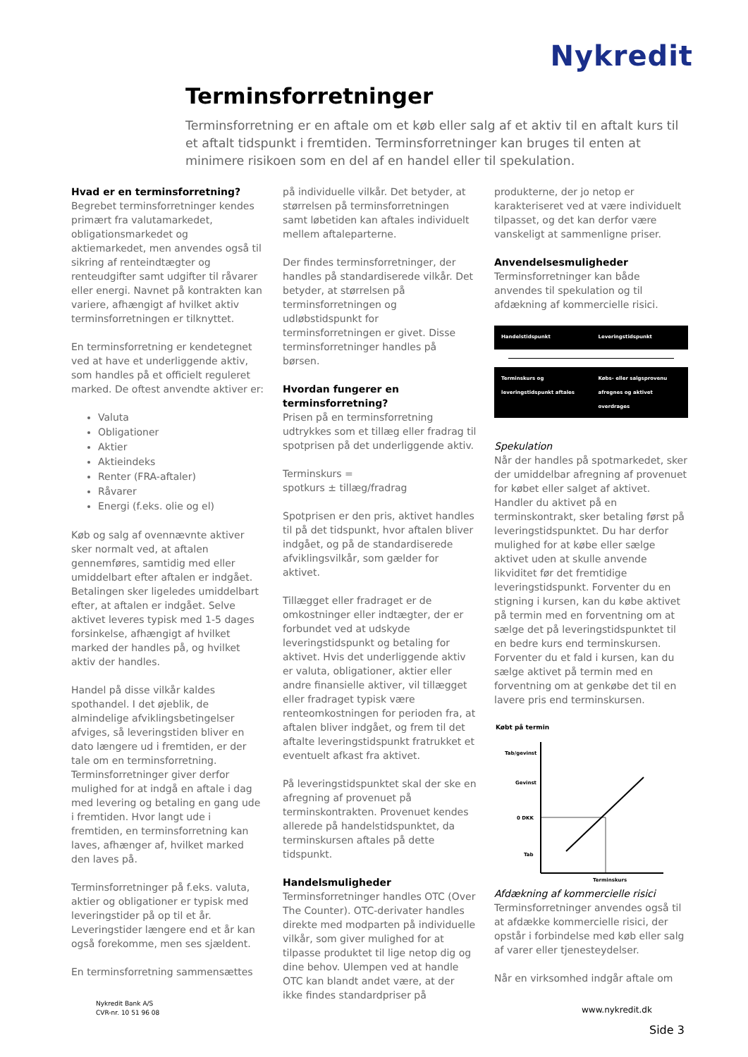Nykredit
Terminsforretninger
Terminsforretning er en aftale om et køb eller salg af et aktiv til en aftalt kurs til et aftalt tidspunkt i fremtiden. Terminsforretninger kan bruges til enten at minimere risikoen som en del af en handel eller til spekulation.
Hvad er en terminsforretning?
Begrebet terminsforretninger kendes primært fra valutamarkedet, obligationsmarkedet og aktiemarkedet, men anvendes også til sikring af renteindtægter og renteudgifter samt udgifter til råvarer eller energi. Navnet på kontrakten kan variere, afhængigt af hvilket aktiv terminsforretningen er tilknyttet.
En terminsforretning er kendetegnet ved at have et underliggende aktiv, som handles på et officielt reguleret marked. De oftest anvendte aktiver er:
Valuta
Obligationer
Aktier
Aktieindeks
Renter (FRA-aftaler)
Råvarer
Energi (f.eks. olie og el)
Køb og salg af ovennævnte aktiver sker normalt ved, at aftalen gennemføres, samtidig med eller umiddelbart efter aftalen er indgået. Betalingen sker ligeledes umiddelbart efter, at aftalen er indgået. Selve aktivet leveres typisk med 1-5 dages forsinkelse, afhængigt af hvilket marked der handles på, og hvilket aktiv der handles.
Handel på disse vilkår kaldes spothandel. I det øjeblik, de almindelige afviklingsbetingelser afviges, så leveringstiden bliver en dato længere ud i fremtiden, er der tale om en terminsforretning. Terminsforretninger giver derfor mulighed for at indgå en aftale i dag med levering og betaling en gang ude i fremtiden. Hvor langt ude i fremtiden, en terminsforretning kan laves, afhænger af, hvilket marked den laves på.
Terminsforretninger på f.eks. valuta, aktier og obligationer er typisk med leveringstider på op til et år. Leveringstider længere end et år kan også forekomme, men ses sjældent.
En terminsforretning sammensættes
på individuelle vilkår. Det betyder, at størrelsen på terminsforretningen samt løbetiden kan aftales individuelt mellem aftaleparterne.
Der findes terminsforretninger, der handles på standardiserede vilkår. Det betyder, at størrelsen på terminsforretningen og udløbstidspunkt for terminsforretningen er givet. Disse terminsforretninger handles på børsen.
Hvordan fungerer en terminsforretning?
Prisen på en terminsforretning udtrykkes som et tillæg eller fradrag til spotprisen på det underliggende aktiv.
Terminskurs =
spotkurs ± tillæg/fradrag
Spotprisen er den pris, aktivet handles til på det tidspunkt, hvor aftalen bliver indgået, og på de standardiserede afviklingsvilkår, som gælder for aktivet.
Tillægget eller fradraget er de omkostninger eller indtægter, der er forbundet ved at udskyde leveringstidspunkt og betaling for aktivet. Hvis det underliggende aktiv er valuta, obligationer, aktier eller andre finansielle aktiver, vil tillægget eller fradraget typisk være renteomkostningen for perioden fra, at aftalen bliver indgået, og frem til det aftalte leveringstidspunkt fratrukket et eventuelt afkast fra aktivet.
På leveringstidspunktet skal der ske en afregning af provenuet på terminskontrakten. Provenuet kendes allerede på handelstidspunktet, da terminskursen aftales på dette tidspunkt.
Handelsmuligheder
Terminsforretninger handles OTC (Over The Counter). OTC-derivater handles direkte med modparten på individuelle vilkår, som giver mulighed for at tilpasse produktet til lige netop dig og dine behov. Ulempen ved at handle OTC kan blandt andet være, at der ikke findes standardpriser på
produkterne, der jo netop er karakteriseret ved at være individuelt tilpasset, og det kan derfor være vanskeligt at sammenligne priser.
Anvendelsesmuligheder
Terminsforretninger kan både anvendes til spekulation og til afdækning af kommercielle risici.
Handelstidspunkt Leveringstidspunkt
Terminskurs og leveringstidspunkt aftales
Købs- eller salgsprovenu afregnes og aktivet overdrages
Spekulation
Når der handles på spotmarkedet, sker der umiddelbar afregning af provenuet for købet eller salget af aktivet. Handler du aktivet på en terminskontrakt, sker betaling først på leveringstidspunktet. Du har derfor mulighed for at købe eller sælge aktivet uden at skulle anvende likviditet før det fremtidige leveringstidspunkt. Forventer du en stigning i kursen, kan du købe aktivet på termin med en forventning om at sælge det på leveringstidspunktet til en bedre kurs end terminskursen. Forventer du et fald i kursen, kan du sælge aktivet på termin med en forventning om at genkøbe det til en lavere pris end terminskursen.
Købt på termin
Tab/gevinst
Gevinst
0 DKK
Tab
Terminskurs
Afdækning af kommercielle risici
Terminsforretninger anvendes også til at afdække kommercielle risici, der opstår i forbindelse med køb eller salg af varer eller tjenesteydelser.
Når en virksomhed indgår aftale om
Nykredit Bank A/S
CVR-nr. 10 51 96 08
www.nykredit.dk
Side 3